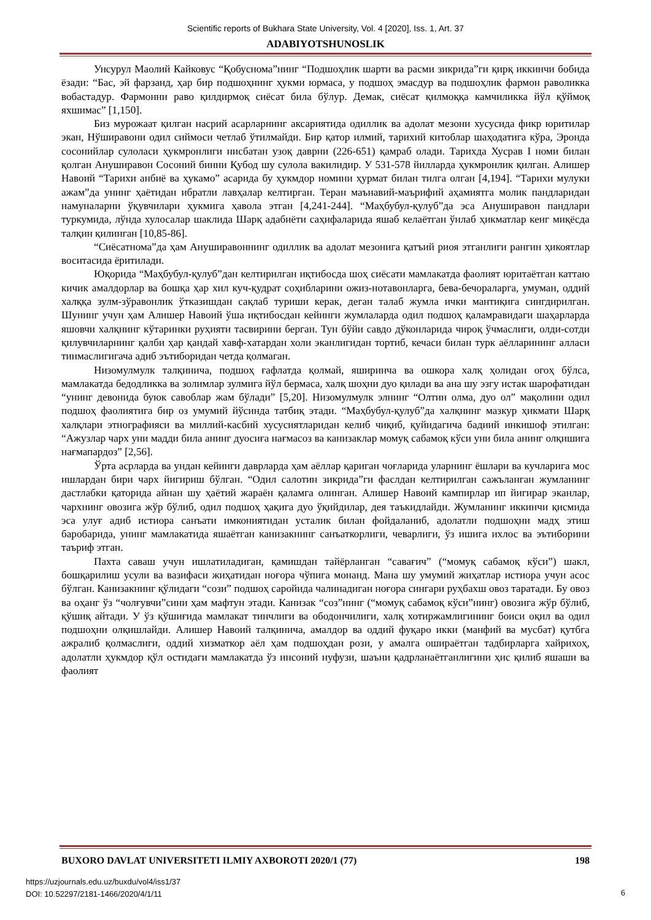Scientific reports of Bukhara State University, Vol. 4 [2020], Iss. 1, Art. 37
ADABIYOTSHUNOSLIK
Унсурул Маолий Кайковус “Қобуснома”нинг “Подшоҳлик шарти ва расми зикрида”ги қирқ иккинчи бобида ёзади: “Бас, эй фарзанд, ҳар бир подшоҳнинг ҳукми юрмаса, у подшоҳ эмасдур ва подшоҳлик фармон раволикка вобастадур. Фармонни раво қилдирмоқ сиёсат била бўлур. Демак, сиёсат қилмоққа камчиликка йўл қўймоқ яхшимас” [1,150].
Биз мурожаат қилган насрий асарларнинг аксариятида одиллик ва адолат мезони хусусида фикр юритилар экан, Нўширавони одил сиймоси четлаб ўтилмайди. Бир қатор илмий, тарихий китоблар шаҳодатига кўра, Эронда сосонийлар сулоласи ҳукмронлиги нисбатан узоқ даврни (226-651) қамраб олади. Тарихда Хусрав I номи билан қолган Ануширавон Сосоний бинни Қубод шу сулола вакилидир. У 531-578 йилларда ҳукмронлик қилган. Алишер Навоий “Тарихи анбиё ва ҳукамо” асарида бу ҳукмдор номини ҳурмат билан тилга олган [4,194]. “Тарихи мулуки ажам”да унинг ҳаётидан ибратли лавҳалар келтирган. Теран маънавий-маърифий аҳамиятга молик пандларидан намуналарни ўқувчилари ҳукмига ҳавола этган [4,241-244]. “Маҳбубул-қулуб”да эса Ануширавон пандлари туркумида, лўнда хулосалар шаклида Шарқ адабиёти саҳифаларида яшаб келаётган ўнлаб ҳикматлар кенг миқёсда талқин қилинган [10,85-86].
“Сиёсатнома”да ҳам Ануширавоннинг одиллик ва адолат мезонига қатъий риоя этганлиги рангин ҳикоятлар воситасида ёритилади.
Юқорида “Маҳбубул-қулуб”дан келтирилган иқтибосда шоҳ сиёсати мамлакатда фаолият юритаётган каттаю кичик амалдорлар ва бошқа ҳар хил куч-қудрат соҳибларини ожиз-нотавонларга, бева-бечораларга, умуман, оддий халққа зулм-зўравонлик ўтказишдан сақлаб туриши керак, деган талаб жумла ички мантиқига сингдирилган. Шунинг учун ҳам Алишер Навоий ўша иқтибосдан кейинги жумлаларда одил подшоҳ қаламравидаги шаҳарларда яшовчи халқнинг кўтаринки руҳияти тасвирини берган. Тун бўйи савдо дўконларида чироқ ўчмаслиги, олди-сотди қилувчиларнинг қалби ҳар қандай хавф-хатардан холи эканлигидан тортиб, кечаси билан турк аёлларининг алласи тинмаслигигача адиб эътиборидан четда қолмаган.
Низомулмулк талқинича, подшоҳ ғафлатда қолмай, яширинча ва ошкора халқ ҳолидан огоҳ бўлса, мамлакатда бедодликка ва золимлар зулмига йўл бермаса, халқ шоҳни дуо қилади ва ана шу эзгу истак шарофатидан “унинг девонида буюк савоблар жам бўлади” [5,20]. Низомулмулк элнинг “Олтин олма, дуо ол” мақолини одил подшоҳ фаолиятига бир оз умумий йўсинда татбиқ этади. “Маҳбубул-қулуб”да халқнинг мазкур ҳикмати Шарқ халқлари этнографияси ва миллий-касбий хусусиятларидан келиб чиқиб, қуйидагича бадиий инкишоф этилган: “Ажузлар чарх уни мадди била анинг дуосиға нағмасоз ва канизаклар момуқ сабамоқ кўси уни била анинг олқишига нағмапардоз” [2,56].
Ўрта асрларда ва ундан кейинги даврларда ҳам аёллар қариган чоғларида уларнинг ёшлари ва кучларига мос ишлардан бири чарх йигириш бўлган. “Одил салотин зикрида”ги фаслдан келтирилган сажъланган жумланинг дастлабки қаторида айнан шу ҳаётий жараён қаламга олинган. Алишер Навоий кампирлар ип йигирар эканлар, чархнинг овозига жўр бўлиб, одил подшоҳ ҳақига дуо ўқийдилар, дея таъкидлайди. Жумланинг иккинчи қисмида эса улуғ адиб истиора санъати имкониятидан усталик билан фойдаланиб, адолатли подшоҳни мадҳ этиш баробарида, унинг мамлакатида яшаётган канизакнинг санъаткорлиги, чеварлиги, ўз ишига ихлос ва эътиборини таъриф этган.
Пахта саваш учун ишлатиладиган, қамишдан тайёрланган “савағич” (“момуқ сабамоқ кўси”) шакл, бошқарилиш усули ва вазифаси жиҳатидан ноғора чўпига монанд. Мана шу умумий жиҳатлар истиора учун асос бўлган. Канизакнинг қўлидаги “сози” подшоҳ саройида чалинадиган ноғора сингари руҳбахш овоз таратади. Бу овоз ва оҳанг ўз “чолғувчи”сини ҳам мафтун этади. Канизак “соз”нинг (“момуқ сабамоқ кўси”нинг) овозига жўр бўлиб, қўшиқ айтади. У ўз қўшиғида мамлакат тинчлиги ва ободончилиги, халқ хотиржамлигининг боиси оқил ва одил подшоҳни олқишлайди. Алишер Навоий талқинича, амалдор ва оддий фуқаро икки (манфий ва мусбат) қутбга ажралиб қолмаслиги, оддий хизматкор аёл ҳам подшоҳдан рози, у амалга ошираётган тадбирларга хайрихоҳ, адолатли ҳукмдор қўл остидаги мамлакатда ўз инсоний нуфузи, шаъни қадрланаётганлигини ҳис қилиб яшаши ва фаолият
BUXORO DAVLAT UNIVERSITETI ILMIY AXBOROTI 2020/1 (77) 198
https://uzjournals.edu.uz/buxdu/vol4/iss1/37
DOI: 10.52297/2181-1466/2020/4/1/11
6